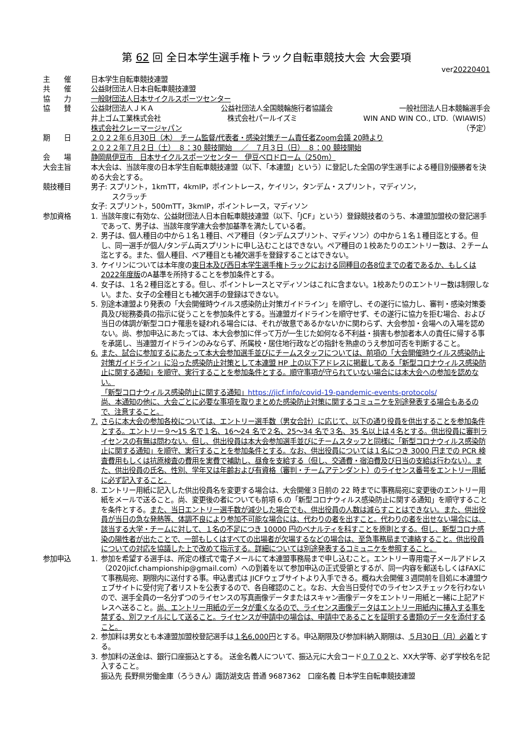第 62 回 全日本学生選手権トラック自転車競技大会 大会要項
ver20220401
主　　催 日本学生自転車競技連盟
共　　催 公益財団法人日本自転車競技連盟
協　　力 一般財団法人日本サイクルスポーツセンター
協　　賛 公益財団法人ＪＫＡ 公益社団法人全国競輪施行者協議会 一般社団法人日本競輪選手会
井上ゴム工業株式会社 株式会社パールイズミ WIN AND WIN CO., LTD.（WIAWIS）
株式会社クレーマージャパン （予定）
期　　日 ２０２２年６月30日（木）　チーム監督/代表者・感染対策チーム責任者Zoom会議 20時より
２０２２年７月２日（土）　８：30 競技開始　 ／　７月３日（日）　８：00 競技開始
会　　場 静岡県伊豆市　日本サイクルスポーツセンター　伊豆ベロドローム（250m）
大会主旨 本大会は、当該年度の日本学生自転車競技連盟（以下、「本連盟」という）に登記した全国の学生選手による種目別優勝者を決める大会とする。
競技種目 男子: スプリント，1kmTT，4kmIP，ポイントレース，ケイリン，タンデム・スプリント，マディソン，
　　　スクラッチ
女子: スプリント，500mTT，3kmIP，ポイントレース，マディソン
参加資格 1. 当該年度に有効な、公益財団法人日本自転車競技連盟（以下、「JCF」という）登録競技者のうち、本連盟加盟校の登記選手であって、男子は、当該年度学連大会参加基準を満たしている者。
2. 男子は、個人種目の中から１名１種目、ペア種目（タンデムスプリント、マディソン）の中から１名１種目迄とする。但し、同一選手が個人/タンデム両スプリントに申し込むことはできない。ペア種目の１校あたりのエントリー数は、２チーム迄とする。また、個人種目、ペア種目とも補欠選手を登録することはできない。
3. ケイリンについては本年度の東日本及び西日本学生選手権トラックにおける同種目の各8位までの者であるか、もしくは2022年度版のA基準を所持することを参加条件とする。
4. 女子は、１名２種目迄とする。但し、ポイントレースとマディソンはこれに含まない。1校あたりのエントリー数は制限しない。また、女子の全種目とも補欠選手の登録はできない。
5. 別途本連盟より発表の「大会開催時ウイルス感染防止対策ガイドライン」を順守し、その遂行に協力し、審判・感染対策委員及び総務委員の指示に従うことを参加条件とする。当連盟ガイドラインを順守せず、その遂行に協力を拒む場合、および当日の体調が新型コロナ罹患を疑われる場合には、それが故意であるかないかに関わらず、大会参加・会場への入場を認めない。尚、参加申込にあたっては、本大会参加に伴って万が一生じた如何なる不利益・損害も参加者本人の責任に帰する事を承諾し、当連盟ガイドラインのみならず、所属校・居住地行政などの指針を熟慮のうえ参加可否を判断すること。
6. また、試合に参加するにあたって本大会参加選手並びにチームスタッフについては、前項の「大会開催時ウイルス感染防止対策ガイドライン」に沿った感染防止対策として本連盟 HP 上の以下アドレスに掲載してある「新型コロナウィルス感染防止に関する通知」を順守、実行することを参加条件とする。順守事項が守られていない場合には本大会への参加を認めない。
「新型コロナウィルス感染防止に関する通知」https://jicf.info/covid-19-pandemic-events-protocols/
尚、本通知の他に、大会ごとに必要な事項を取りまとめた感染防止対策に関するコミュニケを別途発表する場合もあるので、注意すること。
7. さらに本大会の参加各校については、エントリー選手数（男女合計）に応じて、以下の通り役員を供出することを参加条件とする。エントリー９～15 名で１名、16～24 名で２名、25～34 名で３名、35 名以上は４名とする。供出役員に審判ライセンスの有無は問わない。但し、供出役員は本大会参加選手並びにチームスタッフと同様に「新型コロナウィルス感染防止に関する通知」を順守、実行することを参加条件とする。なお、供出役員については１名につき 3000 円までの PCR 検査費用もしくは抗原検査の費用を実費で補助し、昼食を支給する（但し、交通費・宿泊費及び日当の支給は行わない）。また、供出役員の氏名、性別、学年又は年齢および有資格（審判・チームアテンダント）のライセンス番号をエントリー用紙に必ず記入すること。
8. エントリー用紙に記入した供出役員名を変更する場合は、大会開催３日前の 22 時までに事務局宛に変更後のエントリー用紙をメールで送ること。尚、変更後の者についても前項 6.の「新型コロナウィルス感染防止に関する通知」を順守することを条件とする。また、当日エントリー選手数が減少した場合でも、供出役員の人数は減らすことはできない。また、供出役員が当日の急な発熱等、体調不良により参加不可能な場合には、代わりの者を出すこと。代わりの者を出せない場合には、該当する大学・チームに対して、１名の不足につき 10000 円のペナルティを科すことを原則とする。但し、新型コロナ感染の陽性者が出たことで、一部もしくはすべての出場者が欠場するなどの場合は、至急事務局まで連絡すること。供出役員についての対応を協議した上で改めて指示する。詳細については別途発表するコミュニケを参照すること。
参加申込 1. 参加を希望する選手は、所定の様式で電子メールにて本連盟事務局まで申し込むこと。エントリー専用電子メールアドレス（2020jicf.championship@gmail.com）への到着を以て参加申込の正式受領とするが、同一内容を郵送もしくはFAXにて事務局宛、期限内に送付する事。申込書式は JICFウェブサイトより入手できる。概ね大会開催３週間前を目処に本連盟ウェブサイトに受付完了者リストを公表するので、各自確認のこと。なお、大会当日受付でのライセンスチェックを行わないので、選手全員の一名分ずつのライセンスの写真画像データまたはスキャン画像データをエントリー用紙と一緒に上記アドレスへ送ること。尚、エントリー用紙のデータが重くなるので、ライセンス画像データはエントリー用紙内に挿入する事を禁ずる、別ファイルにして送ること。ライセンスが申請中の場合は、申請中であることを証明する書類のデータを添付すること。
2. 参加料は男女とも本連盟加盟校登記選手は１名6,000円とする。申込期限及び参加料納入期限は、５月30日（月）必着とする。
3. 参加料の送金は、銀行口座振込とする。 送金名義人について、振込元に大会コード０７０２と、XX大学等、必ず学校名を記入すること。
振込先 長野県労働金庫（ろうきん）諏訪湖支店 普通 9687362　口座名義 日本学生自転車競技連盟